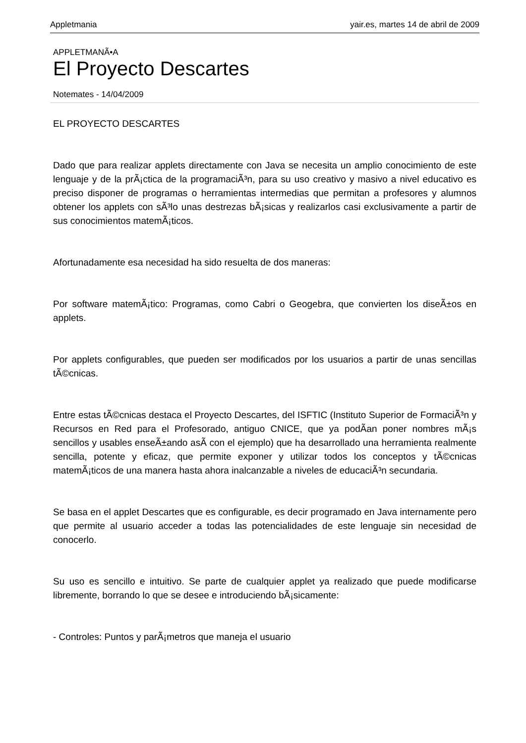Appletmania yair.es, martes 14 de abril de 2009
APPLETMANÃ•A
El Proyecto Descartes
Notemates - 14/04/2009
EL PROYECTO DESCARTES
Dado que para realizar applets directamente con Java se necesita un amplio conocimiento de este lenguaje y de la prÃ¡ctica de la programaciÃ³n, para su uso creativo y masivo a nivel educativo es preciso disponer de programas o herramientas intermedias que permitan a profesores y alumnos obtener los applets con sÃ³lo unas destrezas bÃ¡sicas y realizarlos casi exclusivamente a partir de sus conocimientos matemÃ¡ticos.
Afortunadamente esa necesidad ha sido resuelta de dos maneras:
Por software matemÃ¡tico: Programas, como Cabri o Geogebra, que convierten los diseÃ±os en applets.
Por applets configurables, que pueden ser modificados por los usuarios a partir de unas sencillas tÃ©cnicas.
Entre estas tÃ©cnicas destaca el Proyecto Descartes, del ISFTIC (Instituto Superior de FormaciÃ³n y Recursos en Red para el Profesorado, antiguo CNICE, que ya podÃ­an poner nombres mÃ¡s sencillos y usables enseÃ±ando asÃ­ con el ejemplo) que ha desarrollado una herramienta realmente sencilla, potente y eficaz, que permite exponer y utilizar todos los conceptos y tÃ©cnicas matemÃ¡ticos de una manera hasta ahora inalcanzable a niveles de educaciÃ³n secundaria.
Se basa en el applet Descartes que es configurable, es decir programado en Java internamente pero que permite al usuario acceder a todas las potencialidades de este lenguaje sin necesidad de conocerlo.
Su uso es sencillo e intuitivo. Se parte de cualquier applet ya realizado que puede modificarse libremente, borrando lo que se desee e introduciendo bÃ¡sicamente:
- Controles: Puntos y parÃ¡metros que maneja el usuario